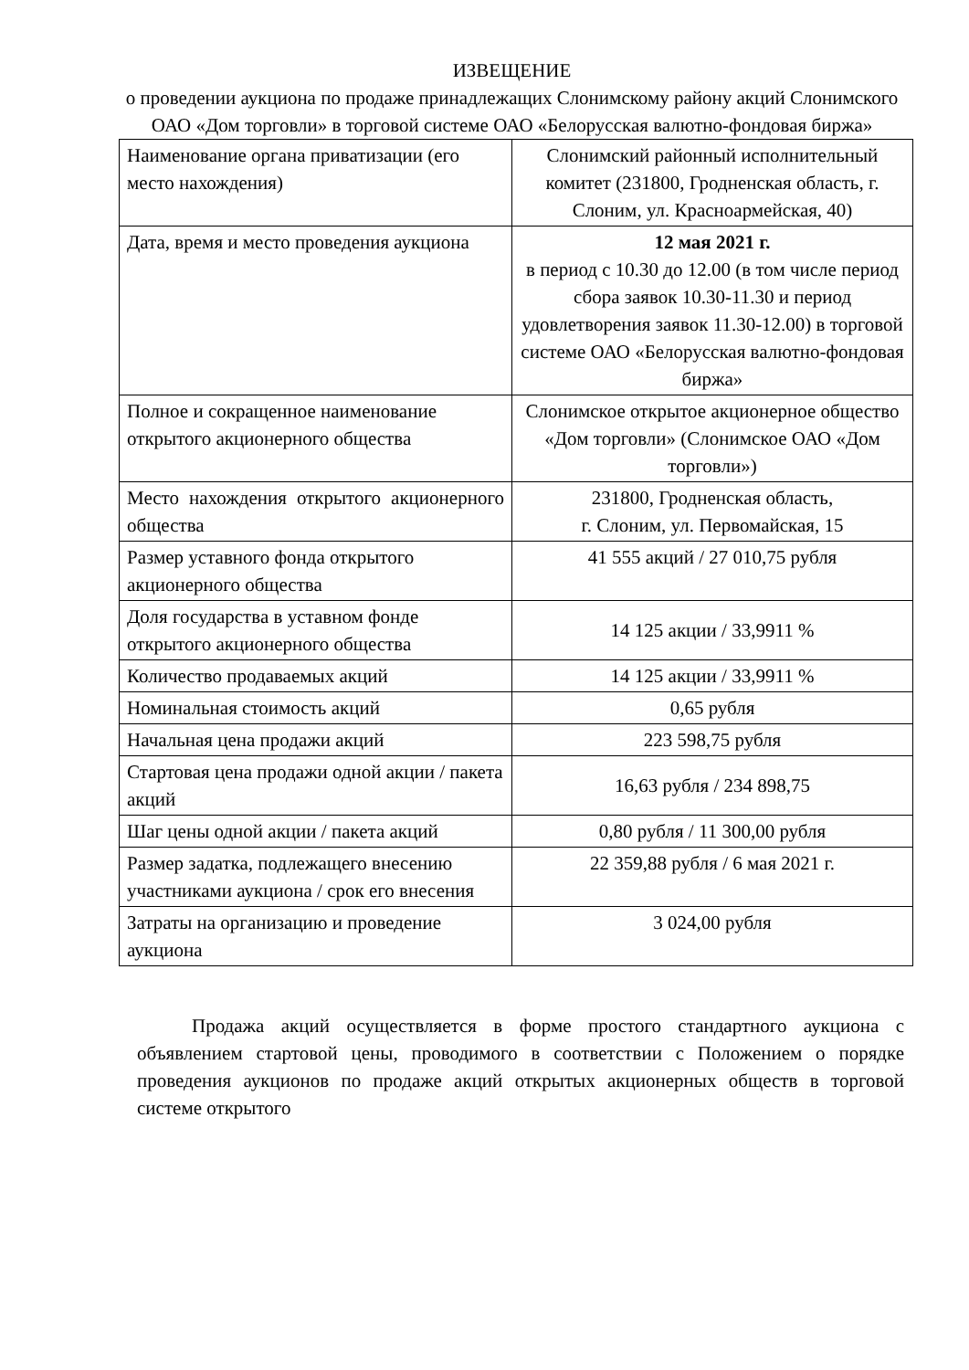ИЗВЕЩЕНИЕ
о проведении аукциона по продаже принадлежащих Слонимскому району акций Слонимского ОАО «Дом торговли» в торговой системе ОАО «Белорусская валютно-фондовая биржа»
| Наименование органа приватизации (его место нахождения) | Слонимский районный исполнительный комитет (231800, Гродненская область, г. Слоним, ул. Красноармейская, 40) |
| Дата, время и место проведения аукциона | 12 мая 2021 г. в период с 10.30 до 12.00 (в том числе период сбора заявок 10.30-11.30 и период удовлетворения заявок 11.30-12.00) в торговой системе ОАО «Белорусская валютно-фондовая биржа» |
| Полное и сокращенное наименование открытого акционерного общества | Слонимское открытое акционерное общество «Дом торговли» (Слонимское ОАО «Дом торговли») |
| Место нахождения открытого акционерного общества | 231800, Гродненская область, г. Слоним, ул. Первомайская, 15 |
| Размер уставного фонда открытого акционерного общества | 41 555 акций / 27 010,75 рубля |
| Доля государства в уставном фонде открытого акционерного общества | 14 125 акции / 33,9911 % |
| Количество продаваемых акций | 14 125 акции / 33,9911 % |
| Номинальная стоимость акций | 0,65 рубля |
| Начальная цена продажи акций | 223 598,75 рубля |
| Стартовая цена продажи одной акции / пакета акций | 16,63 рубля / 234 898,75 |
| Шаг цены одной акции / пакета акций | 0,80 рубля / 11 300,00 рубля |
| Размер задатка, подлежащего внесению участниками аукциона / срок его внесения | 22 359,88 рубля / 6 мая 2021 г. |
| Затраты на организацию и проведение аукциона | 3 024,00 рубля |
Продажа акций осуществляется в форме простого стандартного аукциона с объявлением стартовой цены, проводимого в соответствии с Положением о порядке проведения аукционов по продаже акций открытых акционерных обществ в торговой системе открытого